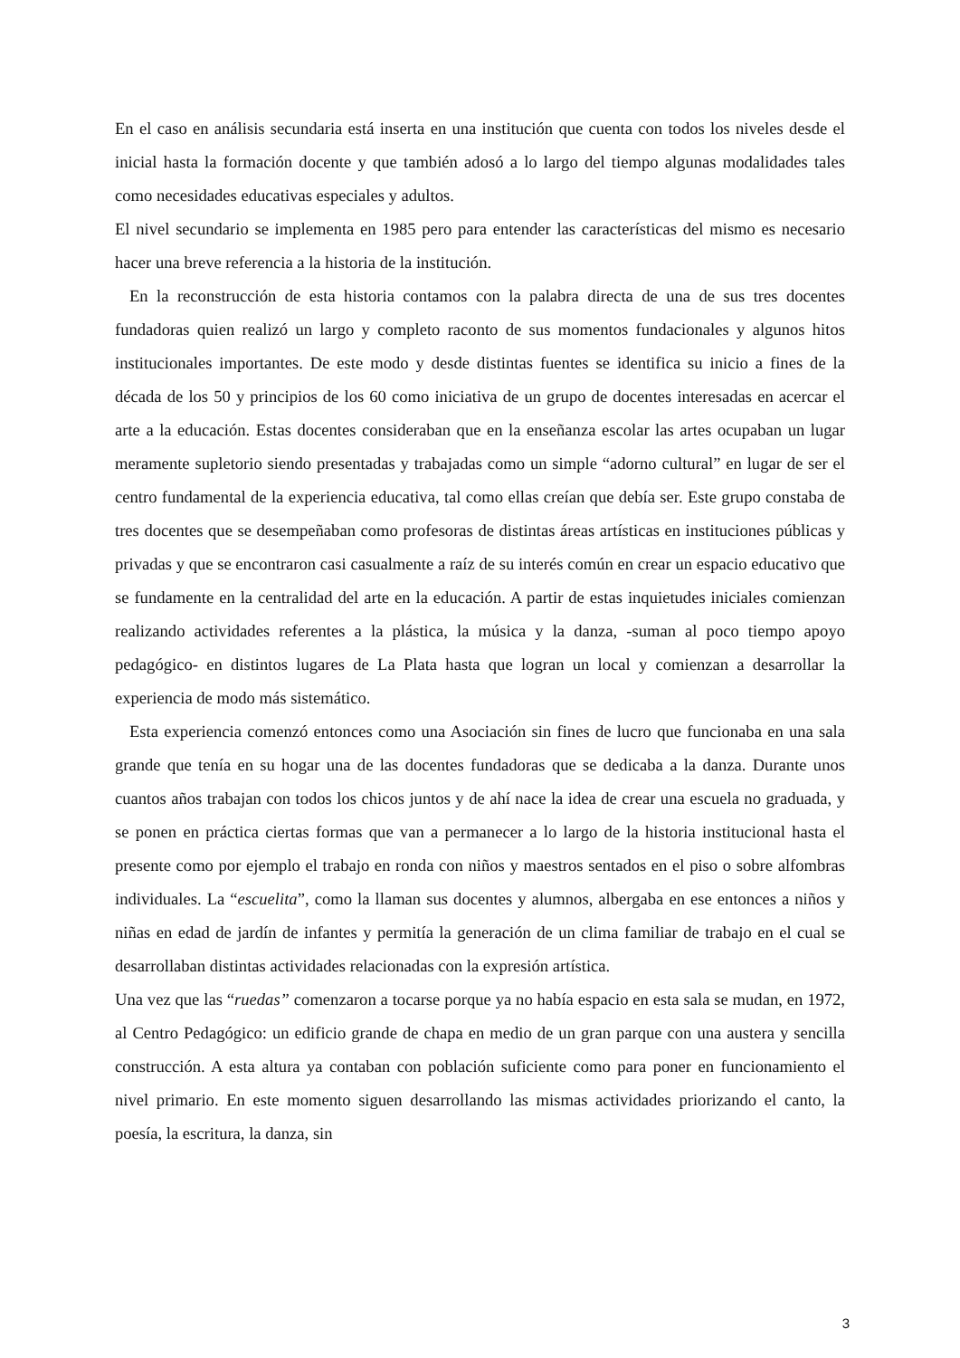En el caso en análisis secundaria está inserta en una institución que cuenta con todos los niveles desde el inicial hasta la formación docente y que también adosó a lo largo del tiempo algunas modalidades tales como necesidades educativas especiales y adultos.
El nivel secundario se implementa en 1985 pero para entender las características del mismo es necesario hacer una breve referencia a la historia de la institución.
En la reconstrucción de esta historia contamos con la palabra directa de una de sus tres docentes fundadoras quien realizó un largo y completo raconto de sus momentos fundacionales y algunos hitos institucionales importantes. De este modo y desde distintas fuentes se identifica su inicio a fines de la década de los 50 y principios de los 60 como iniciativa de un grupo de docentes interesadas en acercar el arte a la educación. Estas docentes consideraban que en la enseñanza escolar las artes ocupaban un lugar meramente supletorio siendo presentadas y trabajadas como un simple “adorno cultural” en lugar de ser el centro fundamental de la experiencia educativa, tal como ellas creían que debía ser. Este grupo constaba de tres docentes que se desempeñaban como profesoras de distintas áreas artísticas en instituciones públicas y privadas y que se encontraron casi casualmente a raíz de su interés común en crear un espacio educativo que se fundamente en la centralidad del arte en la educación. A partir de estas inquietudes iniciales comienzan realizando actividades referentes a la plástica, la música y la danza, -suman al poco tiempo apoyo pedagógico- en distintos lugares de La Plata hasta que logran un local y comienzan a desarrollar la experiencia de modo más sistemático.
Esta experiencia comenzó entonces como una Asociación sin fines de lucro que funcionaba en una sala grande que tenía en su hogar una de las docentes fundadoras que se dedicaba a la danza. Durante unos cuantos años trabajan con todos los chicos juntos y de ahí nace la idea de crear una escuela no graduada, y se ponen en práctica ciertas formas que van a permanecer a lo largo de la historia institucional hasta el presente como por ejemplo el trabajo en ronda con niños y maestros sentados en el piso o sobre alfombras individuales. La “escuelita”, como la llaman sus docentes y alumnos, albergaba en ese entonces a niños y niñas en edad de jardín de infantes y permitía la generación de un clima familiar de trabajo en el cual se desarrollaban distintas actividades relacionadas con la expresión artística.
Una vez que las “ruedas” comenzaron a tocarse porque ya no había espacio en esta sala se mudan, en 1972, al Centro Pedagógico: un edificio grande de chapa en medio de un gran parque con una austera y sencilla construcción. A esta altura ya contaban con población suficiente como para poner en funcionamiento el nivel primario. En este momento siguen desarrollando las mismas actividades priorizando el canto, la poesía, la escritura, la danza, sin
3